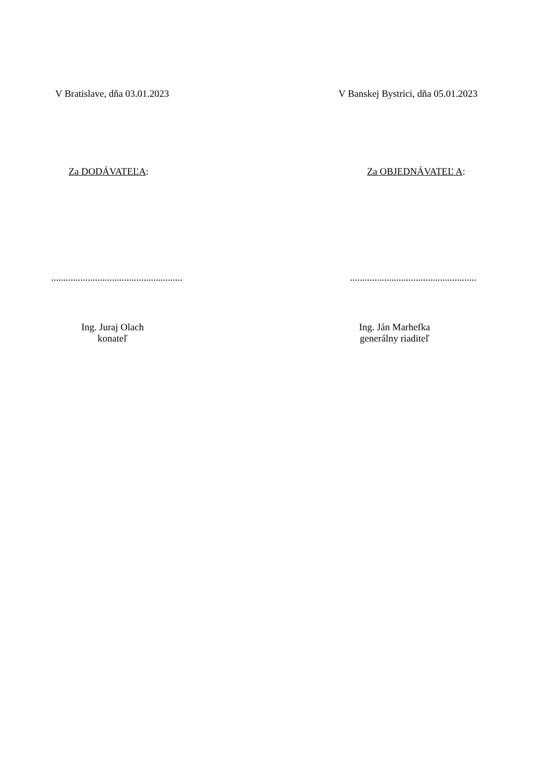V Bratislave, dňa 03.01.2023 V Banskej Bystrici, dňa 05.01.2023
Za DODÁVATEĽA: Za OBJEDNÁVATEĽ A:
......................................................
....................................................
Ing. Juraj Olach
konateľ
Ing. Ján Marhefka
generálny riaditeľ